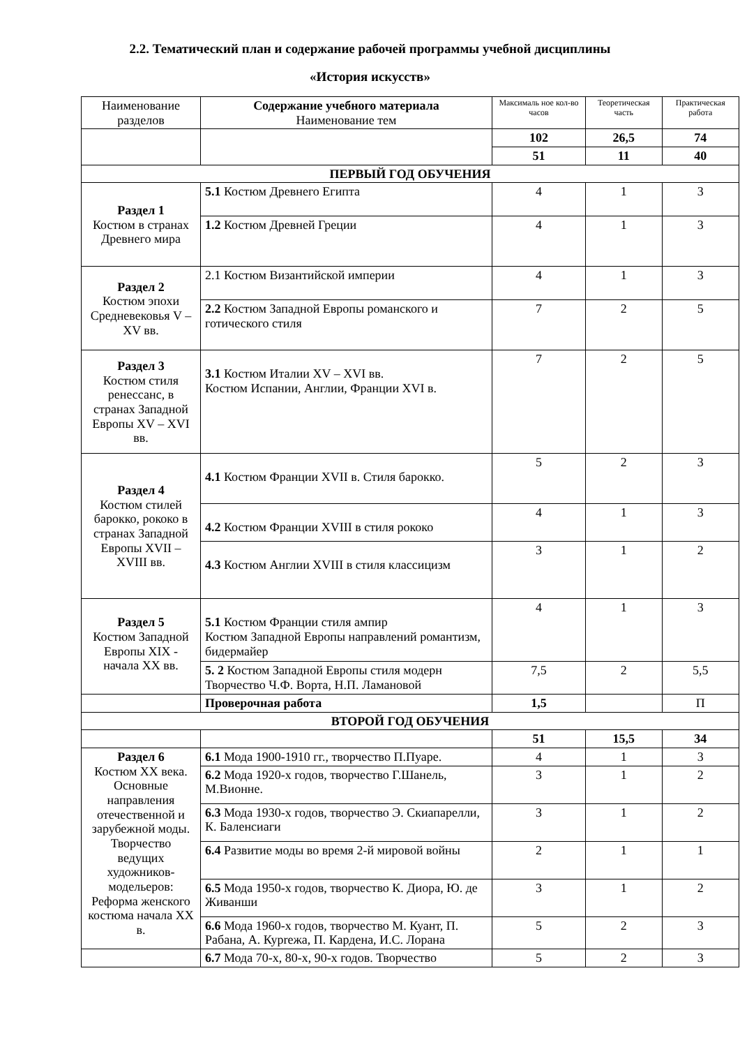2.2. Тематический план и содержание рабочей программы учебной дисциплины
«История искусств»
| Наименование разделов | Содержание учебного материала Наименование тем | Максималь ное кол-во часов | Теоретическая часть | Практическая работа |
| --- | --- | --- | --- | --- |
| | | 102 | 26,5 | 74 |
| | | 51 | 11 | 40 |
| ПЕРВЫЙ ГОД ОБУЧЕНИЯ | | | | |
| Раздел 1 Костюм в странах Древнего мира | 5.1 Костюм Древнего Египта | 4 | 1 | 3 |
| | 1.2 Костюм Древней Греции | 4 | 1 | 3 |
| Раздел 2 Костюм эпохи Средневековья V – XV вв. | 2.1 Костюм Византийской империи | 4 | 1 | 3 |
| | 2.2 Костюм Западной Европы романского и готического стиля | 7 | 2 | 5 |
| Раздел 3 Костюм стиля ренессанс, в странах Западной Европы XV – XVI вв. | 3.1 Костюм Италии XV – XVI вв. Костюм Испании, Англии, Франции XVI в. | 7 | 2 | 5 |
| Раздел 4 Костюм стилей барокко, рококо в странах Западной Европы XVII – XVIII вв. | 4.1 Костюм Франции XVII в. Стиля барокко. | 5 | 2 | 3 |
| | 4.2 Костюм Франции XVIII в стиля рококо | 4 | 1 | 3 |
| | 4.3 Костюм Англии XVIII в стиля классицизм | 3 | 1 | 2 |
| Раздел 5 Костюм Западной Европы XIX - начала XX вв. | 5.1 Костюм Франции стиля ампир Костюм Западной Европы направлений романтизм, бидермайер | 4 | 1 | 3 |
| | 5. 2 Костюм Западной Европы стиля модерн Творчество Ч.Ф. Ворта, Н.П. Ламановой | 7,5 | 2 | 5,5 |
| | Проверочная работа | 1,5 | | П |
| ВТОРОЙ ГОД ОБУЧЕНИЯ | | | | |
| | | 51 | 15,5 | 34 |
| Раздел 6 Костюм XX века. Основные направления отечественной и зарубежной моды. Творчество ведущих художников-модельеров: Реформа женского костюма начала XX в. | 6.1 Мода 1900-1910 гг., творчество П.Пуаре. | 4 | 1 | 3 |
| | 6.2 Мода 1920-х годов, творчество Г.Шанель, М.Вионне. | 3 | 1 | 2 |
| | 6.3 Мода 1930-х годов, творчество Э. Скиапарелли, К. Баленсиаги | 3 | 1 | 2 |
| | 6.4 Развитие моды во время 2-й мировой войны | 2 | 1 | 1 |
| | 6.5 Мода 1950-х годов, творчество К. Диора, Ю. де Живанши | 3 | 1 | 2 |
| | 6.6 Мода 1960-х годов, творчество М. Куант, П. Рабана, А. Курreжа, П. Кардена, И.С. Лорана | 5 | 2 | 3 |
| | 6.7 Мода 70-х, 80-х, 90-х годов. Творчество | 5 | 2 | 3 |